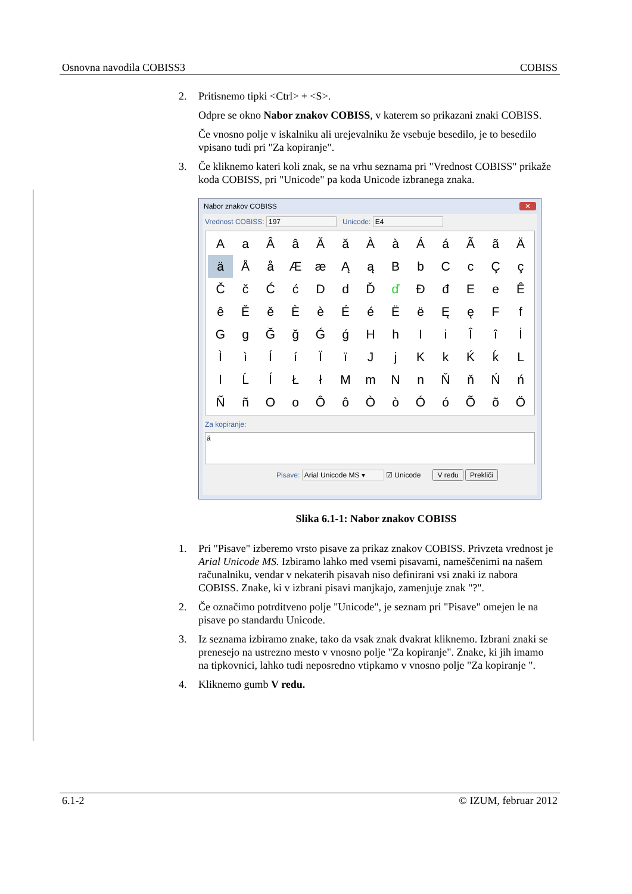Osnovna navodila COBISS3 COBISS
2. Pritisnemo tipki <Ctrl> + <S>.
Odpre se okno Nabor znakov COBISS, v katerem so prikazani znaki COBISS.
Če vnosno polje v iskalniku ali urejevalniku že vsebuje besedilo, je to besedilo vpisano tudi pri "Za kopiranje".
3. Če kliknemo kateri koli znak, se na vrhu seznama pri "Vrednost COBISS" prikaže koda COBISS, pri "Unicode" pa koda Unicode izbranega znaka.
Nabor znakov COBISS ✕
Vrednost COBISS: 197 Unicode: E4
AaÂâĂăÀàÁáÃãÄ äÅåÆæĄąBbCcÇç ČčĆćDdĎďĐđEeÊ êĚěÈèÉéËëĘęFf GgĞğǴǵHhIiÎîİ ÌìÍíÏïJjKkḰḱL lĹĺŁłMmNnŇňŃń ÑñOoÔôÒòÓóÕõÖ
Za kopiranje:
ä
Pisave: Arial Unicode MS ▾ ☑ Unicode V redu Prekliči
Slika 6.1-1: Nabor znakov COBISS
1. Pri "Pisave" izberemo vrsto pisave za prikaz znakov COBISS. Privzeta vrednost je Arial Unicode MS. Izbiramo lahko med vsemi pisavami, nameščenimi na našem računalniku, vendar v nekaterih pisavah niso definirani vsi znaki iz nabora COBISS. Znake, ki v izbrani pisavi manjkajo, zamenjuje znak "?".
2. Če označimo potrditveno polje "Unicode", je seznam pri "Pisave" omejen le na pisave po standardu Unicode.
3. Iz seznama izbiramo znake, tako da vsak znak dvakrat kliknemo. Izbrani znaki se prenesejo na ustrezno mesto v vnosno polje "Za kopiranje". Znake, ki jih imamo na tipkovnici, lahko tudi neposredno vtipkamo v vnosno polje "Za kopiranje ".
4. Kliknemo gumb V redu.
6.1-2 © IZUM, februar 2012